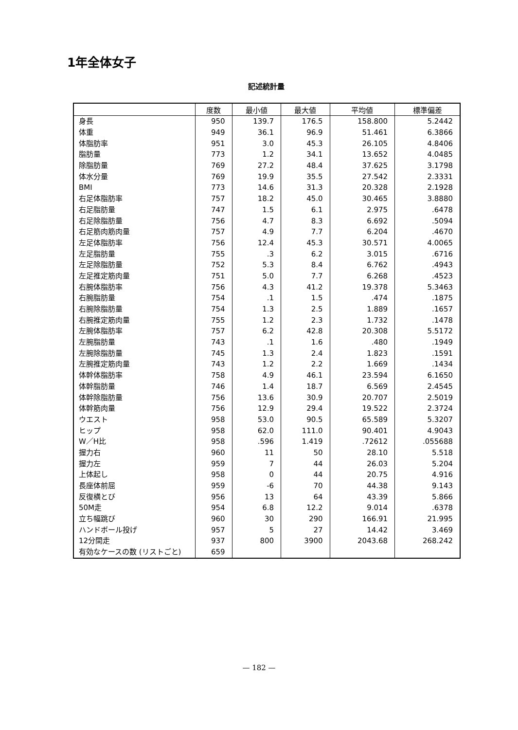1年全体女子
記述統計量
| | 度数 | 最小値 | 最大値 | 平均値 | 標準偏差 |
| --- | --- | --- | --- | --- | --- |
| 身長 | 950 | 139.7 | 176.5 | 158.800 | 5.2442 |
| 体重 | 949 | 36.1 | 96.9 | 51.461 | 6.3866 |
| 体脂肪率 | 951 | 3.0 | 45.3 | 26.105 | 4.8406 |
| 脂肪量 | 773 | 1.2 | 34.1 | 13.652 | 4.0485 |
| 除脂肪量 | 769 | 27.2 | 48.4 | 37.625 | 3.1798 |
| 体水分量 | 769 | 19.9 | 35.5 | 27.542 | 2.3331 |
| BMI | 773 | 14.6 | 31.3 | 20.328 | 2.1928 |
| 右足体脂肪率 | 757 | 18.2 | 45.0 | 30.465 | 3.8880 |
| 右足脂肪量 | 747 | 1.5 | 6.1 | 2.975 | .6478 |
| 右足除脂肪量 | 756 | 4.7 | 8.3 | 6.692 | .5094 |
| 右足筋肉筋肉量 | 757 | 4.9 | 7.7 | 6.204 | .4670 |
| 左足体脂肪率 | 756 | 12.4 | 45.3 | 30.571 | 4.0065 |
| 左足脂肪量 | 755 | .3 | 6.2 | 3.015 | .6716 |
| 左足除脂肪量 | 752 | 5.3 | 8.4 | 6.762 | .4943 |
| 左足推定筋肉量 | 751 | 5.0 | 7.7 | 6.268 | .4523 |
| 右腕体脂肪率 | 756 | 4.3 | 41.2 | 19.378 | 5.3463 |
| 右腕脂肪量 | 754 | .1 | 1.5 | .474 | .1875 |
| 右腕除脂肪量 | 754 | 1.3 | 2.5 | 1.889 | .1657 |
| 右腕推定筋肉量 | 755 | 1.2 | 2.3 | 1.732 | .1478 |
| 左腕体脂肪率 | 757 | 6.2 | 42.8 | 20.308 | 5.5172 |
| 左腕脂肪量 | 743 | .1 | 1.6 | .480 | .1949 |
| 左腕除脂肪量 | 745 | 1.3 | 2.4 | 1.823 | .1591 |
| 左腕推定筋肉量 | 743 | 1.2 | 2.2 | 1.669 | .1434 |
| 体幹体脂肪率 | 758 | 4.9 | 46.1 | 23.594 | 6.1650 |
| 体幹脂肪量 | 746 | 1.4 | 18.7 | 6.569 | 2.4545 |
| 体幹除脂肪量 | 756 | 13.6 | 30.9 | 20.707 | 2.5019 |
| 体幹筋肉量 | 756 | 12.9 | 29.4 | 19.522 | 2.3724 |
| ウエスト | 958 | 53.0 | 90.5 | 65.589 | 5.3207 |
| ヒップ | 958 | 62.0 | 111.0 | 90.401 | 4.9043 |
| W／H比 | 958 | .596 | 1.419 | .72612 | .055688 |
| 握力右 | 960 | 11 | 50 | 28.10 | 5.518 |
| 握力左 | 959 | 7 | 44 | 26.03 | 5.204 |
| 上体起し | 958 | 0 | 44 | 20.75 | 4.916 |
| 長座体前屈 | 959 | -6 | 70 | 44.38 | 9.143 |
| 反復横とび | 956 | 13 | 64 | 43.39 | 5.866 |
| 50M走 | 954 | 6.8 | 12.2 | 9.014 | .6378 |
| 立ち幅跳び | 960 | 30 | 290 | 166.91 | 21.995 |
| ハンドボール投げ | 957 | 5 | 27 | 14.42 | 3.469 |
| 12分間走 | 937 | 800 | 3900 | 2043.68 | 268.242 |
| 有効なケースの数 (リストごと) | 659 | | | | |
— 182 —